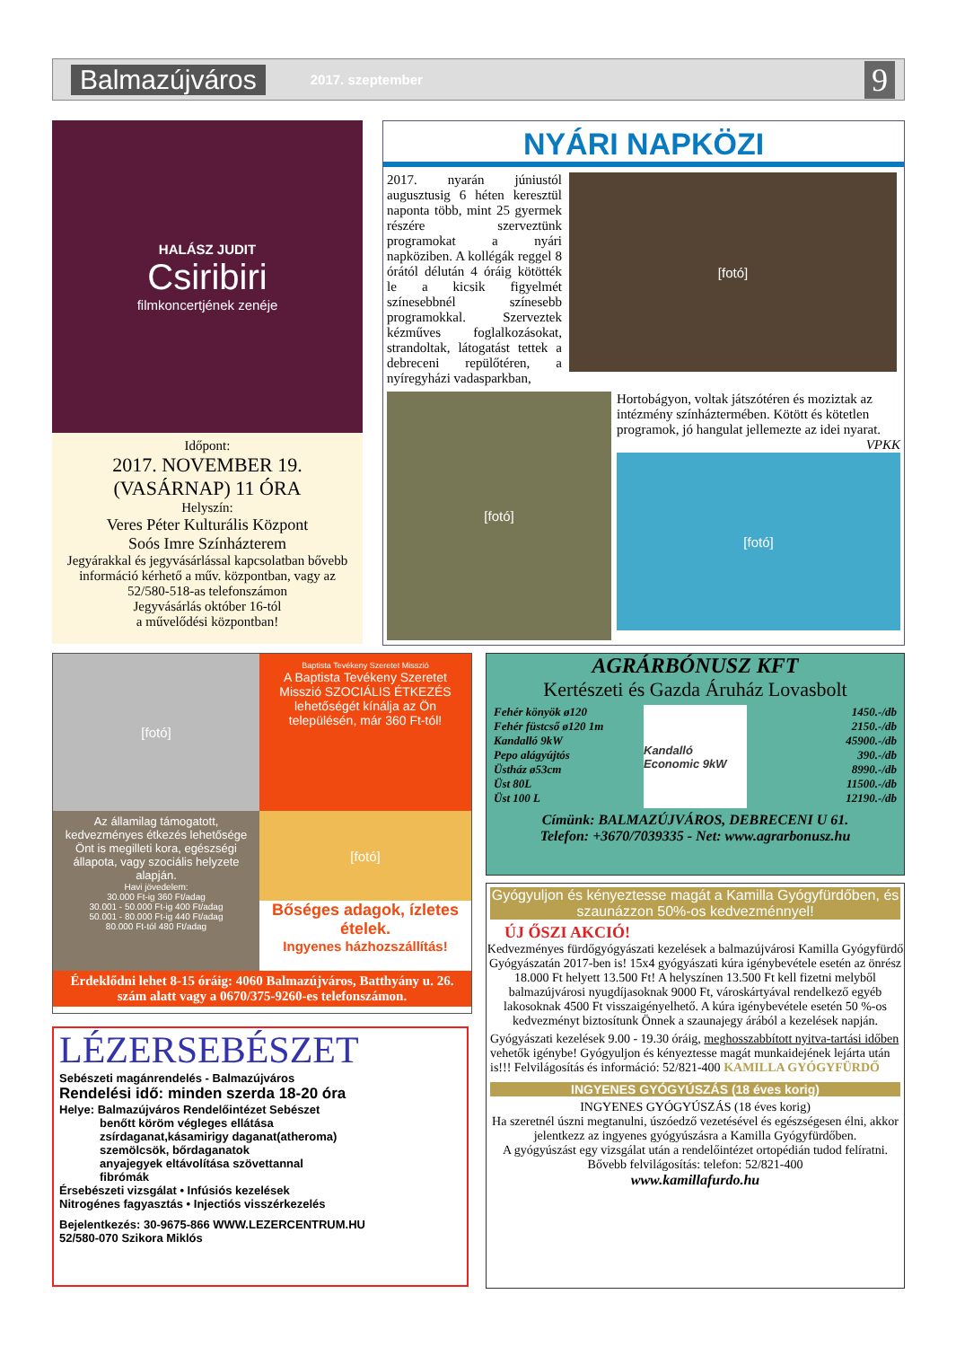Balmazújváros 2017. szeptember 9
HALÁSZ JUDIT
Csiribiri
filmkoncertjének zenéje
Időpont:
2017. NOVEMBER 19. (VASÁRNAP) 11 ÓRA
Helyszín:
Veres Péter Kulturális Központ
Soós Imre Színházterem
Jegyárakkal és jegyvásárlással kapcsolatban bővebb információ kérhető a műv. központban, vagy az 52/580-518-as telefonszámon
Jegyvásárlás október 16-tól
a művelődési központban!
NYÁRI NAPKÖZI
2017. nyarán júniustól augusztusig 6 héten keresztül naponta több, mint 25 gyermek részére szerveztünk programokat a nyári napköziben. A kollégák reggel 8 órától délután 4 óráig kötötték le a kicsik figyelmét színesebbnél színesebb programokkal. Szerveztek kézműves foglalkozásokat, strandoltak, látogatást tettek a debreceni repülőtéren, a nyíregyházi vadasparkban,
[fotó]
[fotó]
Hortobágyon, voltak játszótéren és moziztak az intézmény színháztermében. Kötött és kötetlen programok, jó hangulat jellemezte az idei nyarat.
VPKK
[fotó]
[fotó]
Baptista Tevékeny Szeretet Misszió
A Baptista Tevékeny Szeretet Misszió SZOCIÁLIS ÉTKEZÉS lehetőségét kínálja az Ön településén, már 360 Ft-tól!
Az államilag támogatott, kedvezményes étkezés lehetősége Önt is megilleti kora, egészségi állapota, vagy szociális helyzete alapján.
Havi jövedelem:
30.000 Ft-ig 360 Ft/adag
30.001 - 50.000 Ft-ig 400 Ft/adag
50.001 - 80.000 Ft-ig 440 Ft/adag
80.000 Ft-tól 480 Ft/adag
[fotó]
Bőséges adagok, ízletes ételek.
Ingyenes házhozszállítás!
Érdeklődni lehet 8-15 óráig: 4060 Balmazújváros, Batthyány u. 26. szám alatt vagy a 0670/375-9260-es telefonszámon.
AGRÁRBÓNUSZ KFT
Kertészeti és Gazda Áruház Lovasbolt
Fehér könyök ø120
Fehér füstcső ø120 1m
Kandalló 9kW
Pepo alágyújtós
Üstház ø53cm
Üst 80L
Üst 100 L
Kandalló Economic 9kW
1450.-/db
2150.-/db
45900.-/db
390.-/db
8990.-/db
11500.-/db
12190.-/db
Címünk: BALMAZÚJVÁROS, DEBRECENI U 61.
Telefon: +3670/7039335 - Net: www.agrarbonusz.hu
LÉZERSEBÉSZET
Sebészeti magánrendelés - Balmazújváros
Rendelési idő: minden szerda 18-20 óra
Helye: Balmazújváros Rendelőintézet Sebészet
benőtt köröm végleges ellátása
zsírdaganat,kásamirigy daganat(atheroma)
szemölcsök, bőrdaganatok
anyajegyek eltávolítása szövettannal
fibrómák
Érsebészeti vizsgálat • Infúsiós kezelések
Nitrogénes fagyasztás • Injectiós visszérkezelés
Bejelentkezés: 30-9675-866 WWW.LEZERCENTRUM.HU
52/580-070 Szikora Miklós
Gyógyuljon és kényeztesse magát a Kamilla Gyógyfürdőben, és szaunázzon 50%-os kedvezménnyel!
ÚJ ŐSZI AKCIÓ!
Kedvezményes fürdőgyógyászati kezelések a balmazújvárosi Kamilla Gyógyfürdő Gyógyászatán 2017-ben is! 15x4 gyógyászati kúra igénybevétele esetén az önrész 18.000 Ft helyett 13.500 Ft! A helyszínen 13.500 Ft kell fizetni melyből balmazújvárosi nyugdíjasoknak 9000 Ft, városkártyával rendelkező egyéb lakosoknak 4500 Ft visszaigényelhető. A kúra igénybevétele esetén 50 %-os kedvezményt biztosítunk Önnek a szaunajegy árából a kezelések napján.
Gyógyászati kezelések 9.00 - 19.30 óráig, meghosszabbított nyitva-tartási időben vehetők igénybe! Gyógyuljon és kényeztesse magát munkaidejének lejárta után is!!! Felvilágosítás és információ: 52/821-400 KAMILLA GYÓGYFÜRDŐ
INGYENES GYÓGYÚSZÁS (18 éves korig)
INGYENES GYÓGYÚSZÁS (18 éves korig)
Ha szeretnél úszni megtanulni, úszóedző vezetésével és egészségesen élni, akkor jelentkezz az ingyenes gyógyúszásra a Kamilla Gyógyfürdőben.
A gyógyúszást egy vizsgálat után a rendelőintézet ortopédián tudod felíratni.
Bővebb felvilágosítás: telefon: 52/821-400
www.kamillafurdo.hu